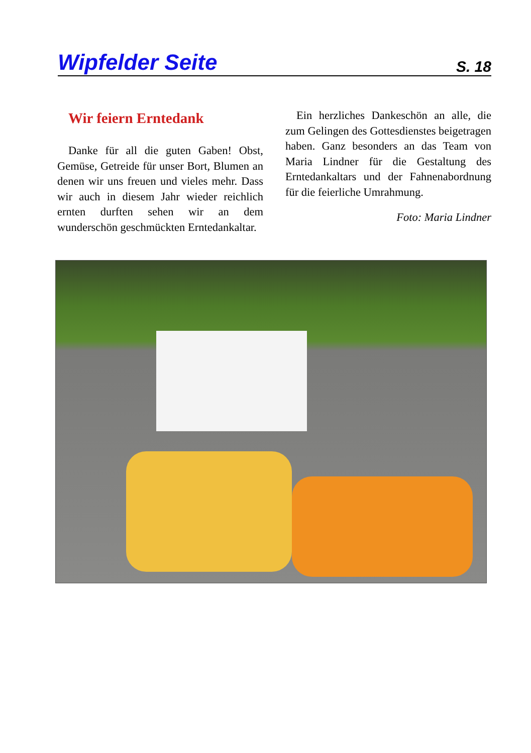Wipfelder Seite S. 18
Wir feiern Erntedank
Danke für all die guten Gaben! Obst, Gemüse, Getreide für unser Bort, Blumen an denen wir uns freuen und vieles mehr. Dass wir auch in diesem Jahr wieder reichlich ernten durften sehen wir an dem wunderschön geschmückten Erntedankaltar.
Ein herzliches Dankeschön an alle, die zum Gelingen des Gottesdienstes beigetragen haben. Ganz besonders an das Team von Maria Lindner für die Gestaltung des Erntedankaltars und der Fahnenabordnung für die feierliche Umrahmung.
Foto: Maria Lindner